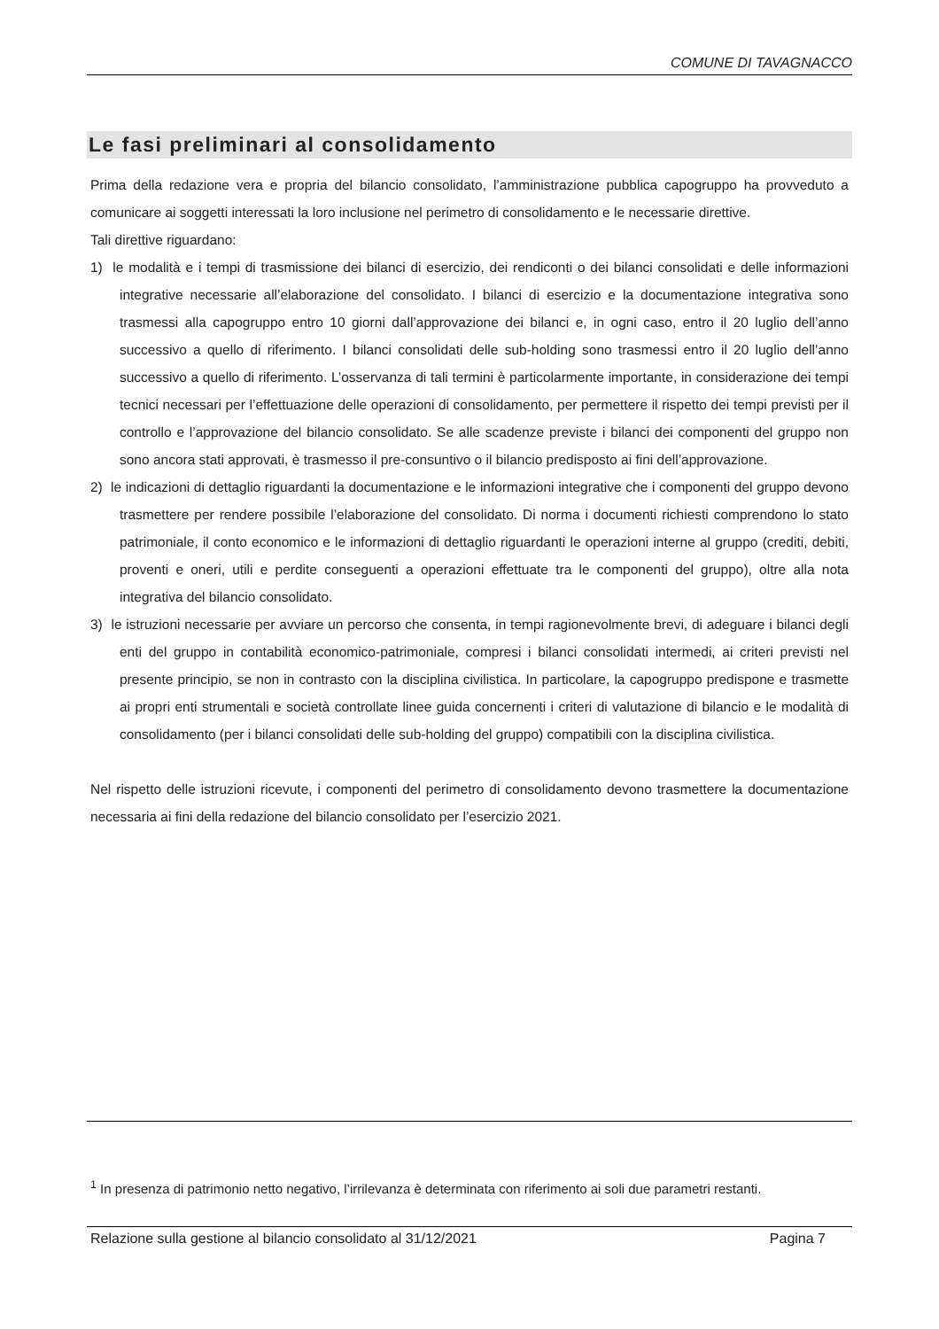COMUNE DI TAVAGNACCO
Le fasi preliminari al consolidamento
Prima della redazione vera e propria del bilancio consolidato, l’amministrazione pubblica capogruppo ha provveduto a comunicare ai soggetti interessati la loro inclusione nel perimetro di consolidamento e le necessarie direttive.
Tali direttive riguardano:
1) le modalità e i tempi di trasmissione dei bilanci di esercizio, dei rendiconti o dei bilanci consolidati e delle informazioni integrative necessarie all’elaborazione del consolidato. I bilanci di esercizio e la documentazione integrativa sono trasmessi alla capogruppo entro 10 giorni dall’approvazione dei bilanci e, in ogni caso, entro il 20 luglio dell’anno successivo a quello di riferimento. I bilanci consolidati delle sub-holding sono trasmessi entro il 20 luglio dell’anno successivo a quello di riferimento. L’osservanza di tali termini è particolarmente importante, in considerazione dei tempi tecnici necessari per l’effettuazione delle operazioni di consolidamento, per permettere il rispetto dei tempi previsti per il controllo e l’approvazione del bilancio consolidato. Se alle scadenze previste i bilanci dei componenti del gruppo non sono ancora stati approvati, è trasmesso il pre-consuntivo o il bilancio predisposto ai fini dell’approvazione.
2) le indicazioni di dettaglio riguardanti la documentazione e le informazioni integrative che i componenti del gruppo devono trasmettere per rendere possibile l’elaborazione del consolidato. Di norma i documenti richiesti comprendono lo stato patrimoniale, il conto economico e le informazioni di dettaglio riguardanti le operazioni interne al gruppo (crediti, debiti, proventi e oneri, utili e perdite conseguenti a operazioni effettuate tra le componenti del gruppo), oltre alla nota integrativa del bilancio consolidato.
3) le istruzioni necessarie per avviare un percorso che consenta, in tempi ragionevolmente brevi, di adeguare i bilanci degli enti del gruppo in contabilità economico-patrimoniale, compresi i bilanci consolidati intermedi, ai criteri previsti nel presente principio, se non in contrasto con la disciplina civilistica. In particolare, la capogruppo predispone e trasmette ai propri enti strumentali e società controllate linee guida concernenti i criteri di valutazione di bilancio e le modalità di consolidamento (per i bilanci consolidati delle sub-holding del gruppo) compatibili con la disciplina civilistica.
Nel rispetto delle istruzioni ricevute, i componenti del perimetro di consolidamento devono trasmettere la documentazione necessaria ai fini della redazione del bilancio consolidato per l’esercizio 2021.
<sup>1</sup> In presenza di patrimonio netto negativo, l’irrilevanza è determinata con riferimento ai soli due parametri restanti.
Relazione sulla gestione al bilancio consolidato al 31/12/2021 Pagina 7